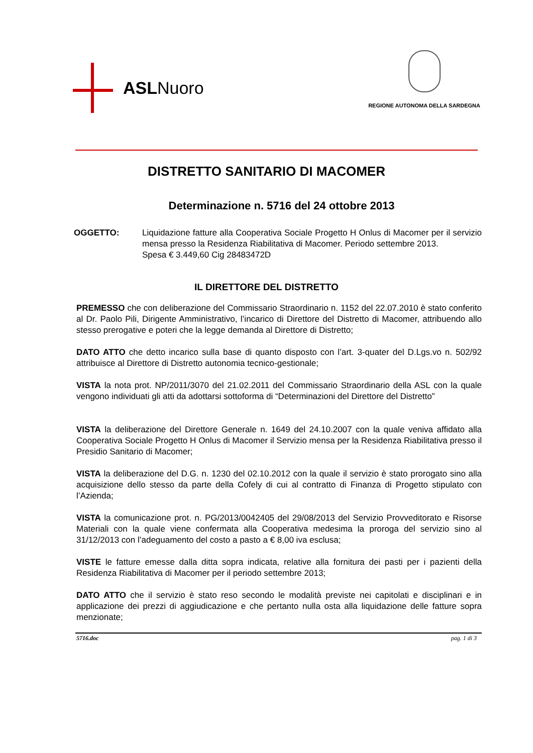ASLNuoro
REGIONE AUTONOMA DELLA SARDEGNA
DISTRETTO SANITARIO DI MACOMER
Determinazione n. 5716 del 24 ottobre 2013
OGGETTO: Liquidazione fatture alla Cooperativa Sociale Progetto H Onlus di Macomer per il servizio mensa presso la Residenza Riabilitativa di Macomer. Periodo settembre 2013.
Spesa € 3.449,60 Cig 28483472D
IL DIRETTORE DEL DISTRETTO
PREMESSO che con deliberazione del Commissario Straordinario n. 1152 del 22.07.2010 è stato conferito al Dr. Paolo Pili, Dirigente Amministrativo, l’incarico di Direttore del Distretto di Macomer, attribuendo allo stesso prerogative e poteri che la legge demanda al Direttore di Distretto;
DATO ATTO che detto incarico sulla base di quanto disposto con l’art. 3-quater del D.Lgs.vo n. 502/92 attribuisce al Direttore di Distretto autonomia tecnico-gestionale;
VISTA la nota prot. NP/2011/3070 del 21.02.2011 del Commissario Straordinario della ASL con la quale vengono individuati gli atti da adottarsi sottoforma di “Determinazioni del Direttore del Distretto”
VISTA la deliberazione del Direttore Generale n. 1649 del 24.10.2007 con la quale veniva affidato alla Cooperativa Sociale Progetto H Onlus di Macomer il Servizio mensa per la Residenza Riabilitativa presso il Presidio Sanitario di Macomer;
VISTA la deliberazione del D.G. n. 1230 del 02.10.2012 con la quale il servizio è stato prorogato sino alla acquisizione dello stesso da parte della Cofely di cui al contratto di Finanza di Progetto stipulato con l’Azienda;
VISTA la comunicazione prot. n. PG/2013/0042405 del 29/08/2013 del Servizio Provveditorato e Risorse Materiali con la quale viene confermata alla Cooperativa medesima la proroga del servizio sino al 31/12/2013 con l’adeguamento del costo a pasto a € 8,00 iva esclusa;
VISTE le fatture emesse dalla ditta sopra indicata, relative alla fornitura dei pasti per i pazienti della Residenza Riabilitativa di Macomer per il periodo settembre 2013;
DATO ATTO che il servizio è stato reso secondo le modalità previste nei capitolati e disciplinari e in applicazione dei prezzi di aggiudicazione e che pertanto nulla osta alla liquidazione delle fatture sopra menzionate;
5716.doc pag. 1 di 3